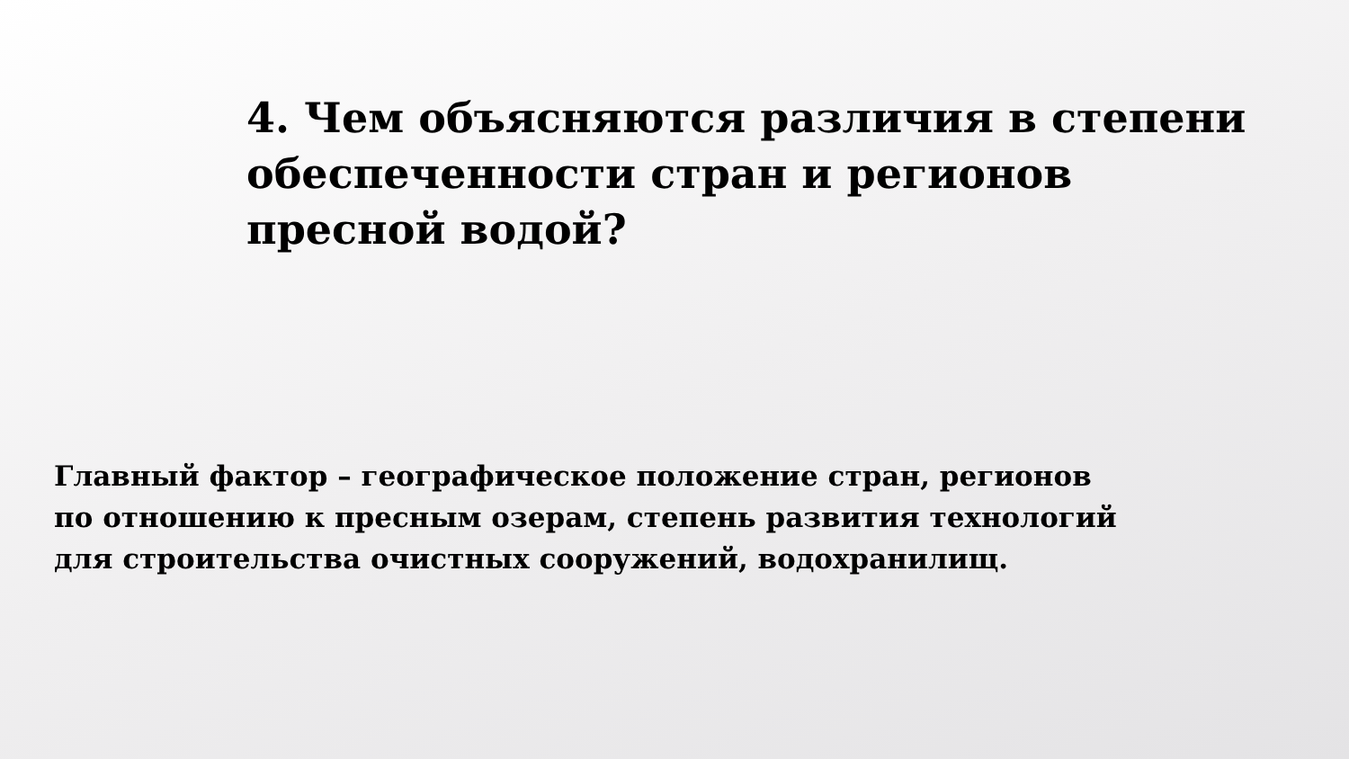4. Чем объясняются различия в степени
обеспеченности стран и регионов
пресной водой?
Главный фактор – географическое положение стран, регионов
по отношению к пресным озерам, степень развития технологий
для строительства очистных сооружений, водохранилищ.